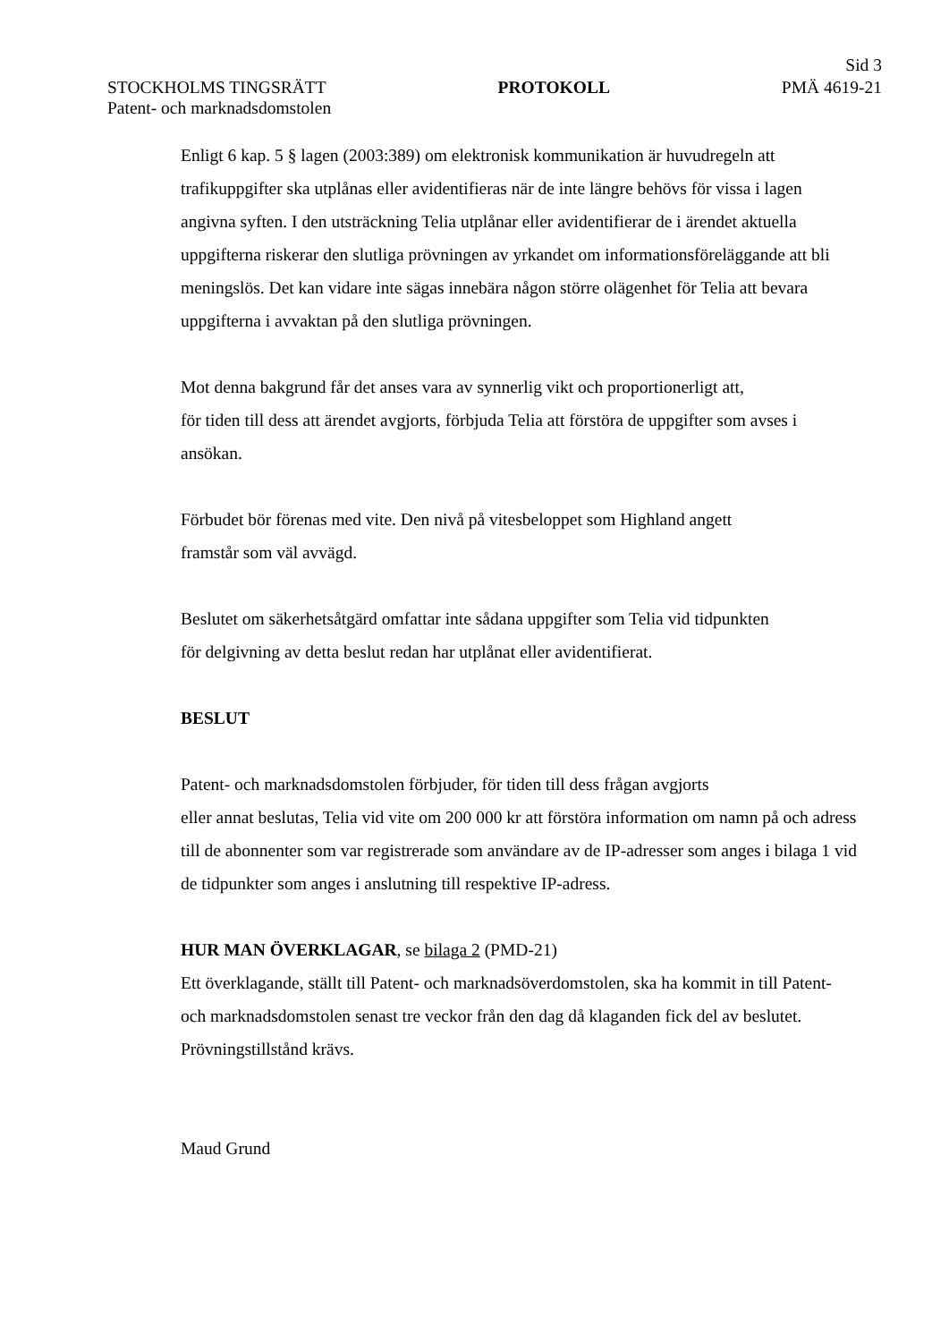Sid 3
STOCKHOLMS TINGSRÄTT PROTOKOLL PMÄ 4619-21
Patent- och marknadsdomstolen
Enligt 6 kap. 5 § lagen (2003:389) om elektronisk kommunikation är huvudregeln att trafikuppgifter ska utplånas eller avidentifieras när de inte längre behövs för vissa i lagen angivna syften. I den utsträckning Telia utplånar eller avidentifierar de i ärendet aktuella uppgifterna riskerar den slutliga prövningen av yrkandet om informationsföreläggande att bli meningslös. Det kan vidare inte sägas innebära någon större olägenhet för Telia att bevara uppgifterna i avvaktan på den slutliga prövningen.
Mot denna bakgrund får det anses vara av synnerlig vikt och proportionerligt att,
för tiden till dess att ärendet avgjorts, förbjuda Telia att förstöra de uppgifter som avses i ansökan.
Förbudet bör förenas med vite. Den nivå på vitesbeloppet som Highland angett
framstår som väl avvägd.
Beslutet om säkerhetsåtgärd omfattar inte sådana uppgifter som Telia vid tidpunkten
för delgivning av detta beslut redan har utplånat eller avidentifierat.
BESLUT
Patent- och marknadsdomstolen förbjuder, för tiden till dess frågan avgjorts
eller annat beslutas, Telia vid vite om 200 000 kr att förstöra information om namn på och adress till de abonnenter som var registrerade som användare av de IP-adresser som anges i bilaga 1 vid de tidpunkter som anges i anslutning till respektive IP-adress.
HUR MAN ÖVERKLAGAR, se bilaga 2 (PMD-21)
Ett överklagande, ställt till Patent- och marknadsöverdomstolen, ska ha kommit in till Patent- och marknadsdomstolen senast tre veckor från den dag då klaganden fick del av beslutet. Prövningstillstånd krävs.
Maud Grund